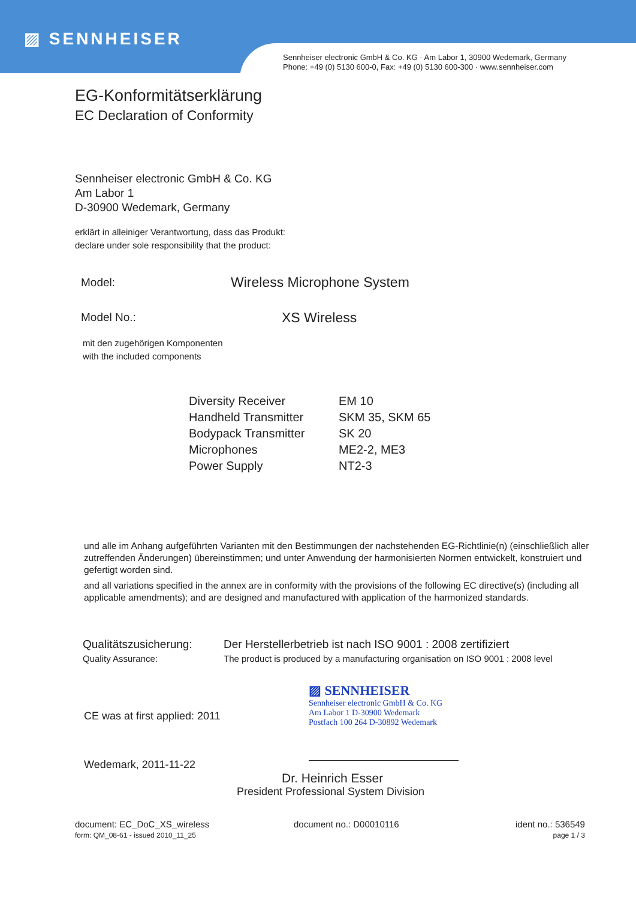▨ SENNHEISER
Sennheiser electronic GmbH & Co. KG · Am Labor 1, 30900 Wedemark, Germany
Phone: +49 (0) 5130 600-0, Fax: +49 (0) 5130 600-300 · www.sennheiser.com
EG-Konformitätserklärung
EC Declaration of Conformity
Sennheiser electronic GmbH & Co. KG
Am Labor 1
D-30900 Wedemark, Germany
erklärt in alleiniger Verantwortung, dass das Produkt:
declare under sole responsibility that the product:
| Model: | Wireless Microphone System |
| Model No.: | XS Wireless |
mit den zugehörigen Komponenten
with the included components
| Diversity Receiver | EM 10 |
| Handheld Transmitter | SKM 35, SKM 65 |
| Bodypack Transmitter | SK 20 |
| Microphones | ME2-2, ME3 |
| Power Supply | NT2-3 |
und alle im Anhang aufgeführten Varianten mit den Bestimmungen der nachstehenden EG-Richtlinie(n) (einschließlich aller zutreffenden Änderungen) übereinstimmen; und unter Anwendung der harmonisierten Normen entwickelt, konstruiert und gefertigt worden sind.
and all variations specified in the annex are in conformity with the provisions of the following EC directive(s) (including all applicable amendments); and are designed and manufactured with application of the harmonized standards.
| Qualitätszusicherung: | Der Herstellerbetrieb ist nach ISO 9001 : 2008 zertifiziert |
| Quality Assurance: | The product is produced by a manufacturing organisation on ISO 9001 : 2008 level |
CE was at first applied: 2011
Wedemark, 2011-11-22
▨ SENNHEISER
Sennheiser electronic GmbH & Co. KG
Am Labor 1 D-30900 Wedemark
Postfach 100 264 D-30892 Wedemark
Dr. Heinrich Esser
President Professional System Division
document: EC_DoC_XS_wireless
form: QM_08-61 - issued 2010_11_25
document no.: D00010116 ident no.: 536549
page 1 / 3